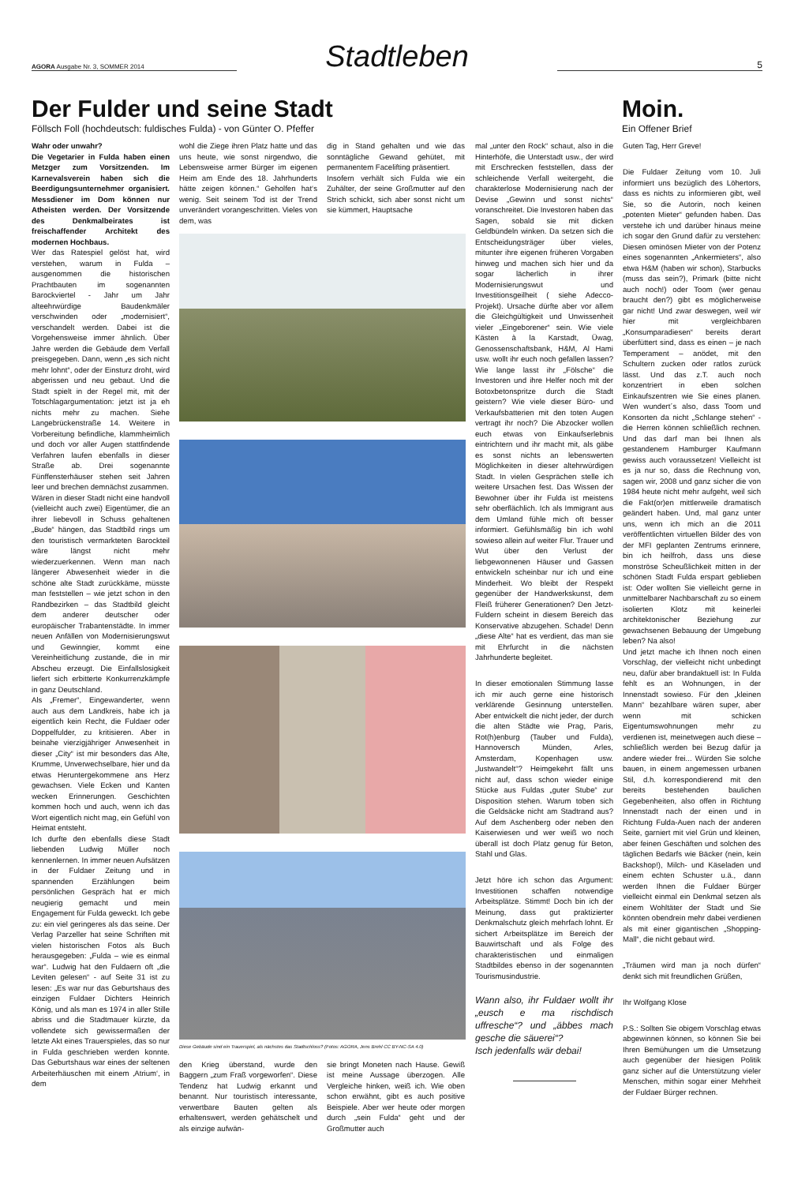AGORA Ausgabe Nr. 3, SOMMER 2014
Stadtleben
5
Der Fulder und seine Stadt
Föllsch Foll (hochdeutsch: fuldisches Fulda) - von Günter O. Pfeffer
Moin.
Ein Offener Brief
Wahr oder unwahr?
Die Vegetarier in Fulda haben einen Metzger zum Vorsitzenden. Im Karnevalsverein haben sich die Beerdigungsunternehmer organisiert. Messdiener im Dom können nur Atheisten werden. Der Vorsitzende des Denkmalbeirates ist freischaffender Architekt des modernen Hochbaus.
Wer das Ratespiel gelöst hat, wird verstehen, warum in Fulda – ausgenommen die historischen Prachtbauten im sogenannten Barockviertel - Jahr um Jahr alteehrwürdige Baudenkmäler verschwinden oder „modernisiert“, verschandelt werden. Dabei ist die Vorgehensweise immer ähnlich. Über Jahre werden die Gebäude dem Verfall preisgegeben. Dann, wenn „es sich nicht mehr lohnt“, oder der Einsturz droht, wird abgerissen und neu gebaut. Und die Stadt spielt in der Regel mit, mit der Totschlagargumentation: jetzt ist ja eh nichts mehr zu machen. Siehe Langebrückenstraße 14. Weitere in Vorbereitung befindliche, klammheimlich und doch vor aller Augen stattfindende Verfahren laufen ebenfalls in dieser Straße ab. Drei sogenannte Fünffensterhäuser stehen seit Jahren leer und brechen demnächst zusammen.
Wären in dieser Stadt nicht eine handvoll (vielleicht auch zwei) Eigentümer, die an ihrer liebevoll in Schuss gehaltenen „Bude“ hängen, das Stadtbild rings um den touristisch vermarkteten Barockteil wäre längst nicht mehr wiederzuerkennen. Wenn man nach längerer Abwesenheit wieder in die schöne alte Stadt zurückkäme, müsste man feststellen – wie jetzt schon in den Randbezirken – das Stadtbild gleicht dem anderer deutscher oder europäischer Trabantenstädte. In immer neuen Anfällen von Modernisierungswut und Gewinngier, kommt eine Vereinheitlichung zustande, die in mir Abscheu erzeugt. Die Einfallslosigkeit liefert sich erbitterte Konkurrenzkämpfe in ganz Deutschland.
Als „Fremer“, Eingewanderter, wenn auch aus dem Landkreis, habe ich ja eigentlich kein Recht, die Fuldaer oder Doppelfulder, zu kritisieren. Aber in beinahe vierzigjähriger Anwesenheit in dieser „City“ ist mir besonders das Alte, Krumme, Unverwechselbare, hier und da etwas Heruntergekommene ans Herz gewachsen. Viele Ecken und Kanten wecken Erinnerungen. Geschichten kommen hoch und auch, wenn ich das Wort eigentlich nicht mag, ein Gefühl von Heimat entsteht.
Ich durfte den ebenfalls diese Stadt liebenden Ludwig Müller noch kennenlernen. In immer neuen Aufsätzen in der Fuldaer Zeitung und in spannenden Erzählungen beim persönlichen Gespräch hat er mich neugierig gemacht und mein Engagement für Fulda geweckt. Ich gebe zu: ein viel geringeres als das seine. Der Verlag Parzeller hat seine Schriften mit vielen historischen Fotos als Buch herausgegeben: „Fulda – wie es einmal war“. Ludwig hat den Fuldaern oft „die Leviten gelesen“ - auf Seite 31 ist zu lesen: „Es war nur das Geburtshaus des einzigen Fuldaer Dichters Heinrich König, und als man es 1974 in aller Stille abriss und die Stadtmauer kürzte, da vollendete sich gewissermaßen der letzte Akt eines Trauerspieles, das so nur in Fulda geschrieben werden konnte. Das Geburtshaus war eines der seltenen Arbeiterhäuschen mit einem ‚Atrium‘, in dem
wohl die Ziege ihren Platz hatte und das uns heute, wie sonst nirgendwo, die Lebensweise armer Bürger im eigenen Heim am Ende des 18. Jahrhunderts hätte zeigen können.“ Geholfen hat‘s wenig. Seit seinem Tod ist der Trend unverändert vorangeschritten. Vieles von dem, was
dig in Stand gehalten und wie das sonntägliche Gewand gehütet, mit permanentem Facelifting präsentiert.
Insofern verhält sich Fulda wie ein Zuhälter, der seine Großmutter auf den Strich schickt, sich aber sonst nicht um sie kümmert, Hauptsache
Diese Gebäude sind ein Trauerspiel, als nächstes das Stadtschloss? (Fotos: AGORA, Jens Brehl CC BY-NC-SA 4.0)
den Krieg überstand, wurde den Baggern „zum Fraß vorgeworfen“. Diese Tendenz hat Ludwig erkannt und benannt. Nur touristisch interessante, verwertbare Bauten gelten als erhaltenswert, werden gehätschelt und als einzige aufwän-
sie bringt Moneten nach Hause. Gewiß ist meine Aussage überzogen. Alle Vergleiche hinken, weiß ich. Wie oben schon erwähnt, gibt es auch positive Beispiele. Aber wer heute oder morgen durch „sein Fulda“ geht und der Großmutter auch
mal „unter den Rock“ schaut, also in die Hinterhöfe, die Unterstadt usw., der wird mit Erschrecken feststellen, dass der schleichende Verfall weitergeht, die charakterlose Modernisierung nach der Devise „Gewinn und sonst nichts“ voranschreitet. Die Investoren haben das Sagen, sobald sie mit dicken Geldbündeln winken. Da setzen sich die Entscheidungsträger über vieles, mitunter ihre eigenen früheren Vorgaben hinweg und machen sich hier und da sogar lächerlich in ihrer Modernisierungswut und Investitionsgeilheit ( siehe Adecco-Projekt). Ursache dürfte aber vor allem die Gleichgültigkeit und Unwissenheit vieler „Eingeborener“ sein. Wie viele Kästen à la Karstadt, Üwag, Genossenschaftsbank, H&M, Al Hami usw. wollt ihr euch noch gefallen lassen? Wie lange lasst ihr „Fölsche“ die Investoren und ihre Helfer noch mit der Botoxbetonspritze durch die Stadt geistern? Wie viele dieser Büro- und Verkaufsbatterien mit den toten Augen vertragt ihr noch? Die Abzocker wollen euch etwas von Einkaufserlebnis eintrichtern und ihr macht mit, als gäbe es sonst nichts an lebenswerten Möglichkeiten in dieser altehrwürdigen Stadt. In vielen Gesprächen stelle ich weitere Ursachen fest. Das Wissen der Bewohner über ihr Fulda ist meistens sehr oberflächlich. Ich als Immigrant aus dem Umland fühle mich oft besser informiert. Gefühlsmäßig bin ich wohl sowieso allein auf weiter Flur. Trauer und Wut über den Verlust der liebgewonnenen Häuser und Gassen entwickeln scheinbar nur ich und eine Minderheit. Wo bleibt der Respekt gegenüber der Handwerkskunst, dem Fleiß früherer Generationen? Den Jetzt-Fuldern scheint in diesem Bereich das Konservative abzugehen. Schade! Denn „diese Alte“ hat es verdient, das man sie mit Ehrfurcht in die nächsten Jahrhunderte begleitet.
In dieser emotionalen Stimmung lasse ich mir auch gerne eine historisch verklärende Gesinnung unterstellen. Aber entwickelt die nicht jeder, der durch die alten Städte wie Prag, Paris, Rot(h)enburg (Tauber und Fulda), Hannoversch Münden, Arles, Amsterdam, Kopenhagen usw. „lustwandelt“? Heimgekehrt fällt uns nicht auf, dass schon wieder einige Stücke aus Fuldas „guter Stube“ zur Disposition stehen. Warum toben sich die Geldsäcke nicht am Stadtrand aus? Auf dem Aschenberg oder neben den Kaiserwiesen und wer weiß wo noch überall ist doch Platz genug für Beton, Stahl und Glas.
Jetzt höre ich schon das Argument: Investitionen schaffen notwendige Arbeitsplätze. Stimmt! Doch bin ich der Meinung, dass gut praktizierter Denkmalschutz gleich mehrfach lohnt. Er sichert Arbeitsplätze im Bereich der Bauwirtschaft und als Folge des charakteristischen und einmaligen Stadtbildes ebenso in der sogenannten Tourismusindustrie.
Wann also, ihr Fuldaer wollt ihr „eusch e ma rischdisch uffresche“? und „äbbes mach gesche die säuerei“?
Isch jedenfalls wär debai!
Guten Tag, Herr Greve!
Die Fuldaer Zeitung vom 10. Juli informiert uns bezüglich des Löhertors, dass es nichts zu informieren gibt, weil Sie, so die Autorin, noch keinen „potenten Mieter“ gefunden haben. Das verstehe ich und darüber hinaus meine ich sogar den Grund dafür zu verstehen: Diesen ominösen Mieter von der Potenz eines sogenannten „Ankermieters“, also etwa H&M (haben wir schon), Starbucks (muss das sein?), Primark (bitte nicht auch noch!) oder Toom (wer genau braucht den?) gibt es möglicherweise gar nicht! Und zwar deswegen, weil wir hier mit vergleichbaren „Konsumparadiesen“ bereits derart überfüttert sind, dass es einen – je nach Temperament – anödet, mit den Schultern zucken oder ratlos zurück lässt. Und das z.T. auch noch konzentriert in eben solchen Einkaufszentren wie Sie eines planen. Wen wundert´s also, dass Toom und Konsorten da nicht „Schlange stehen“ - die Herren können schließlich rechnen. Und das darf man bei Ihnen als gestandenem Hamburger Kaufmann gewiss auch voraussetzen! Vielleicht ist es ja nur so, dass die Rechnung von, sagen wir, 2008 und ganz sicher die von 1984 heute nicht mehr aufgeht, weil sich die Fakt(or)en mittlerweile dramatisch geändert haben. Und, mal ganz unter uns, wenn ich mich an die 2011 veröffentlichten virtuellen Bilder des von der MFI geplanten Zentrums erinnere, bin ich heilfroh, dass uns diese monströse Scheußlichkeit mitten in der schönen Stadt Fulda erspart geblieben ist: Oder wollten Sie vielleicht gerne in unmittelbarer Nachbarschaft zu so einem isolierten Klotz mit keinerlei architektonischer Beziehung zur gewachsenen Bebauung der Umgebung leben? Na also!
Und jetzt mache ich Ihnen noch einen Vorschlag, der vielleicht nicht unbedingt neu, dafür aber brandaktuell ist: In Fulda fehlt es an Wohnungen, in der Innenstadt sowieso. Für den „kleinen Mann“ bezahlbare wären super, aber wenn mit schicken Eigentumswohnungen mehr zu verdienen ist, meinetwegen auch diese – schließlich werden bei Bezug dafür ja andere wieder frei... Würden Sie solche bauen, in einem angemessen urbanen Stil, d.h. korrespondierend mit den bereits bestehenden baulichen Gegebenheiten, also offen in Richtung Innenstadt nach der einen und in Richtung Fulda-Auen nach der anderen Seite, garniert mit viel Grün und kleinen, aber feinen Geschäften und solchen des täglichen Bedarfs wie Bäcker (nein, kein Backshop!), Milch- und Käseladen und einem echten Schuster u.ä., dann werden Ihnen die Fuldaer Bürger vielleicht einmal ein Denkmal setzen als einem Wohltäter der Stadt und Sie könnten obendrein mehr dabei verdienen als mit einer gigantischen „Shopping-Mall“, die nicht gebaut wird.
„Träumen wird man ja noch dürfen“ denkt sich mit freundlichen Grüßen,
Ihr Wolfgang Klose
P.S.: Sollten Sie obigem Vorschlag etwas abgewinnen können, so können Sie bei Ihren Bemühungen um die Umsetzung auch gegenüber der hiesigen Politik ganz sicher auf die Unterstützung vieler Menschen, mithin sogar einer Mehrheit der Fuldaer Bürger rechnen.